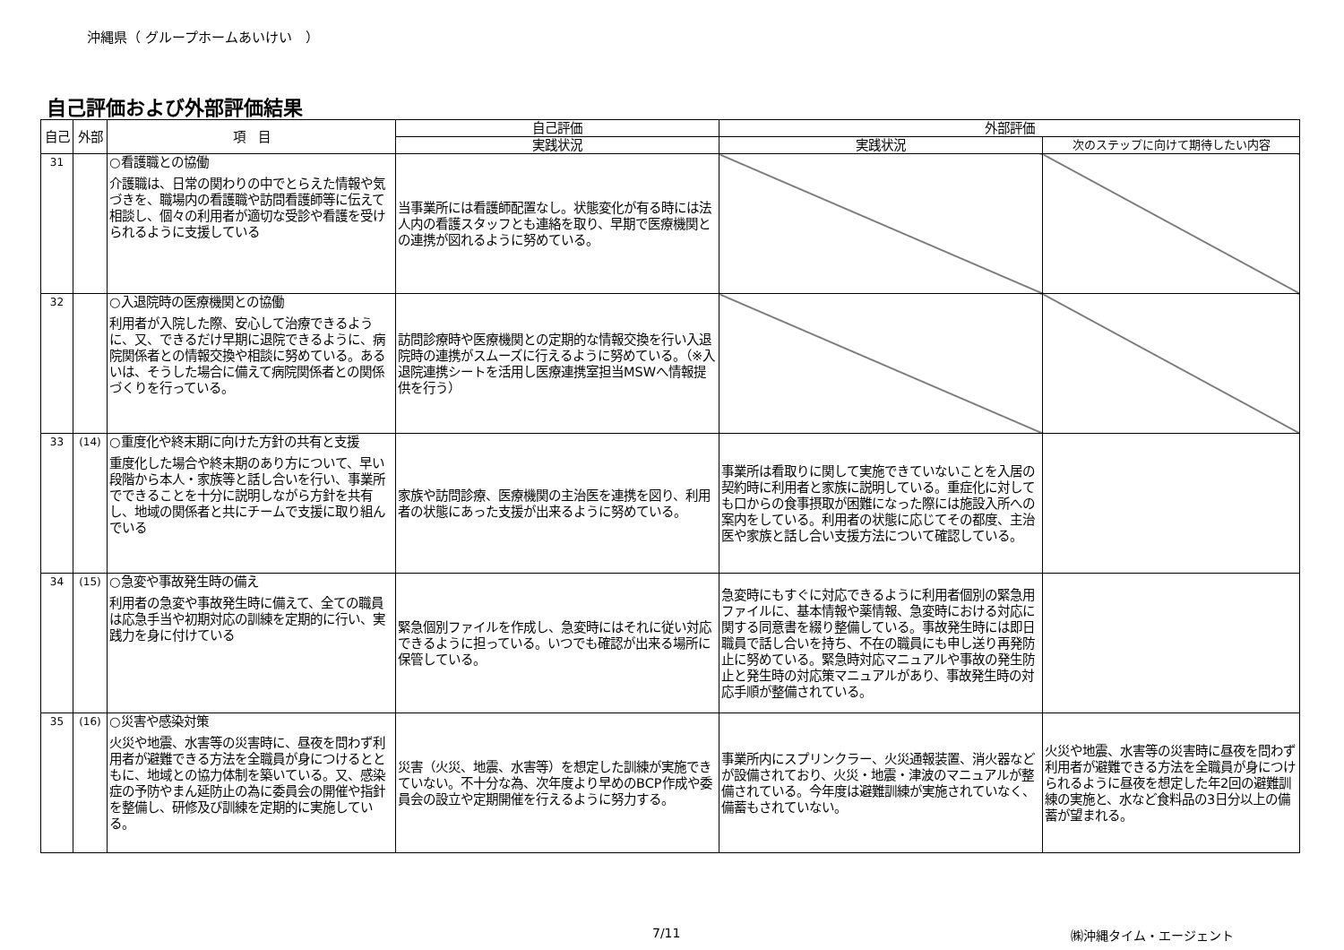沖縄県（ グループホームあいけい　）
自己評価および外部評価結果
| 自己 | 外部 | 項 目 | 自己評価 | 外部評価 | |
| --- | --- | --- | --- | --- | --- |
| | | | 実践状況 | 実践状況 | 次のステップに向けて期待したい内容 |
| 31 | | ○看護職との協働 介護職は、日常の関わりの中でとらえた情報や気づきを、職場内の看護職や訪問看護師等に伝えて相談し、個々の利用者が適切な受診や看護を受けられるように支援している | 当事業所には看護師配置なし。状態変化が有る時には法人内の看護スタッフとも連絡を取り、早期で医療機関との連携が図れるように努めている。 | | |
| 32 | | ○入退院時の医療機関との協働 利用者が入院した際、安心して治療できるように、又、できるだけ早期に退院できるように、病院関係者との情報交換や相談に努めている。あるいは、そうした場合に備えて病院関係者との関係づくりを行っている。 | 訪問診療時や医療機関との定期的な情報交換を行い入退院時の連携がスムーズに行えるように努めている。（※入退院連携シートを活用し医療連携室担当MSWへ情報提供を行う） | | |
| 33 | (14) | ○重度化や終末期に向けた方針の共有と支援 重度化した場合や終末期のあり方について、早い段階から本人・家族等と話し合いを行い、事業所でできることを十分に説明しながら方針を共有し、地域の関係者と共にチームで支援に取り組んでいる | 家族や訪問診療、医療機関の主治医を連携を図り、利用者の状態にあった支援が出来るように努めている。 | 事業所は看取りに関して実施できていないことを入居の契約時に利用者と家族に説明している。重症化に対しても口からの食事摂取が困難になった際には施設入所への案内をしている。利用者の状態に応じてその都度、主治医や家族と話し合い支援方法について確認している。 | |
| 34 | (15) | ○急変や事故発生時の備え 利用者の急変や事故発生時に備えて、全ての職員は応急手当や初期対応の訓練を定期的に行い、実践力を身に付けている | 緊急個別ファイルを作成し、急変時にはそれに従い対応できるように担っている。いつでも確認が出来る場所に保管している。 | 急変時にもすぐに対応できるように利用者個別の緊急用ファイルに、基本情報や薬情報、急変時における対応に関する同意書を綴り整備している。事故発生時には即日職員で話し合いを持ち、不在の職員にも申し送り再発防止に努めている。緊急時対応マニュアルや事故の発生防止と発生時の対応策マニュアルがあり、事故発生時の対応手順が整備されている。 | |
| 35 | (16) | ○災害や感染対策 火災や地震、水害等の災害時に、昼夜を問わず利用者が避難できる方法を全職員が身につけるとともに、地域との協力体制を築いている。又、感染症の予防やまん延防止の為に委員会の開催や指針を整備し、研修及び訓練を定期的に実施している。 | 災害（火災、地震、水害等）を想定した訓練が実施できていない。不十分な為、次年度より早めのBCP作成や委員会の設立や定期開催を行えるように努力する。 | 事業所内にスプリンクラー、火災通報装置、消火器などが設備されており、火災・地震・津波のマニュアルが整備されている。今年度は避難訓練が実施されていなく、備蓄もされていない。 | 火災や地震、水害等の災害時に昼夜を問わず利用者が避難できる方法を全職員が身につけられるように昼夜を想定した年2回の避難訓練の実施と、水など食料品の3日分以上の備蓄が望まれる。 |
7/11 ㈱沖縄タイム・エージェント